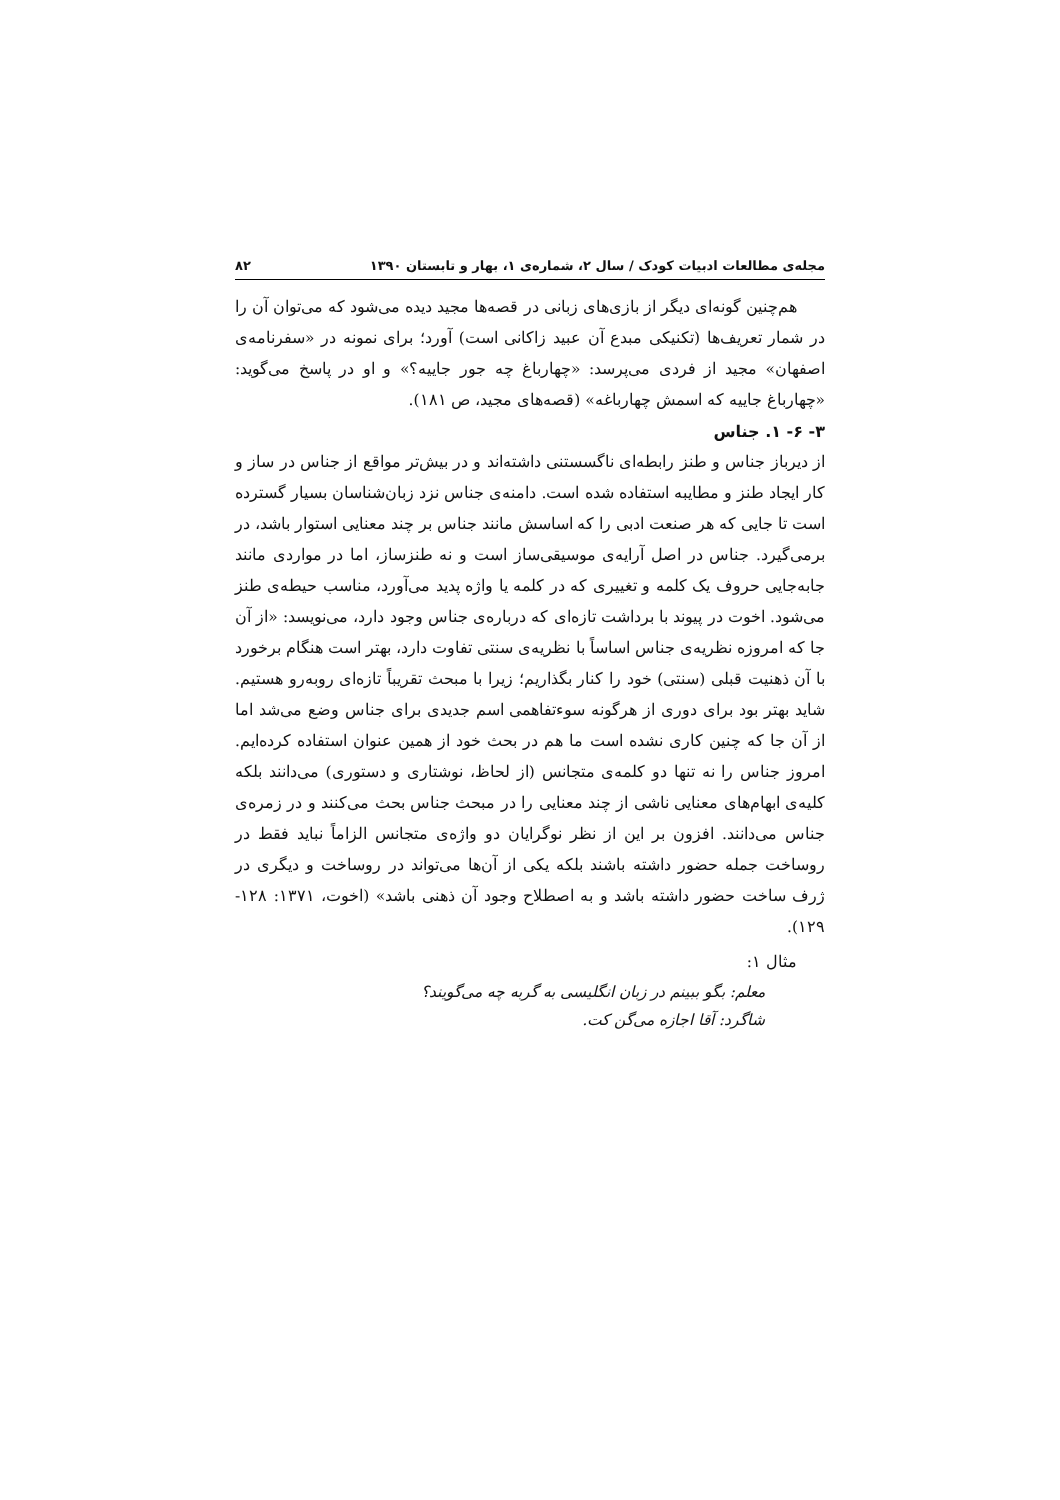مجله‌ی مطالعات ادبیات کودک / سال ۲، شماره‌ی ۱، بهار و تابستان ۱۳۹۰ ۸۲
هم‌چنین گونه‌ای دیگر از بازی‌های زبانی در قصه‌ها مجید دیده می‌شود که می‌توان آن را در شمار تعریف‌ها (تکنیکی مبدع آن عبید زاکانی است) آورد؛ برای نمونه در «سفرنامه‌ی اصفهان» مجید از فردی می‌پرسد: «چهارباغ چه جور جاییه؟» و او در پاسخ می‌گوید: «چهارباغ جاییه که اسمش چهارباغه» (قصه‌های مجید، ص ۱۸۱).
۳- ۶- ۱. جناس
از دیرباز جناس و طنز رابطه‌ای ناگسستنی داشته‌اند و در بیش‌تر مواقع از جناس در ساز و کار ایجاد طنز و مطایبه استفاده شده است. دامنه‌ی جناس نزد زبان‌شناسان بسیار گسترده است تا جایی که هر صنعت ادبی را که اساسش مانند جناس بر چند معنایی استوار باشد، در برمی‌گیرد. جناس در اصل آرایه‌ی موسیقی‌ساز است و نه طنزساز، اما در مواردی مانند جابه‌جایی حروف یک کلمه و تغییری که در کلمه یا واژه پدید می‌آورد، مناسب حیطه‌ی طنز می‌شود. اخوت در پیوند با برداشت تازه‌ای که درباره‌ی جناس وجود دارد، می‌نویسد: «از آن جا که امروزه نظریه‌ی جناس اساساً با نظریه‌ی سنتی تفاوت دارد، بهتر است هنگام برخورد با آن ذهنیت قبلی (سنتی) خود را کنار بگذاریم؛ زیرا با مبحث تقریباً تازه‌ای روبه‌رو هستیم. شاید بهتر بود برای دوری از هرگونه سوءتفاهمی اسم جدیدی برای جناس وضع می‌شد اما از آن جا که چنین کاری نشده است ما هم در بحث خود از همین عنوان استفاده کرده‌ایم. امروز جناس را نه تنها دو کلمه‌ی متجانس (از لحاظ، نوشتاری و دستوری) می‌دانند بلکه کلیه‌ی ابهام‌های معنایی ناشی از چند معنایی را در مبحث جناس بحث می‌کنند و در زمره‌ی جناس می‌دانند. افزون بر این از نظر نوگرایان دو واژه‌ی متجانس الزاماً نباید فقط در روساخت جمله حضور داشته باشند بلکه یکی از آن‌ها می‌تواند در روساخت و دیگری در ژرف ساخت حضور داشته باشد و به اصطلاح وجود آن ذهنی باشد» (اخوت، ۱۳۷۱: ۱۲۸- ۱۲۹).
مثال ۱:
معلم: بگو ببینم در زبان انگلیسی به گربه چه می‌گویند؟
شاگرد: آقا اجازه می‌گن کت.